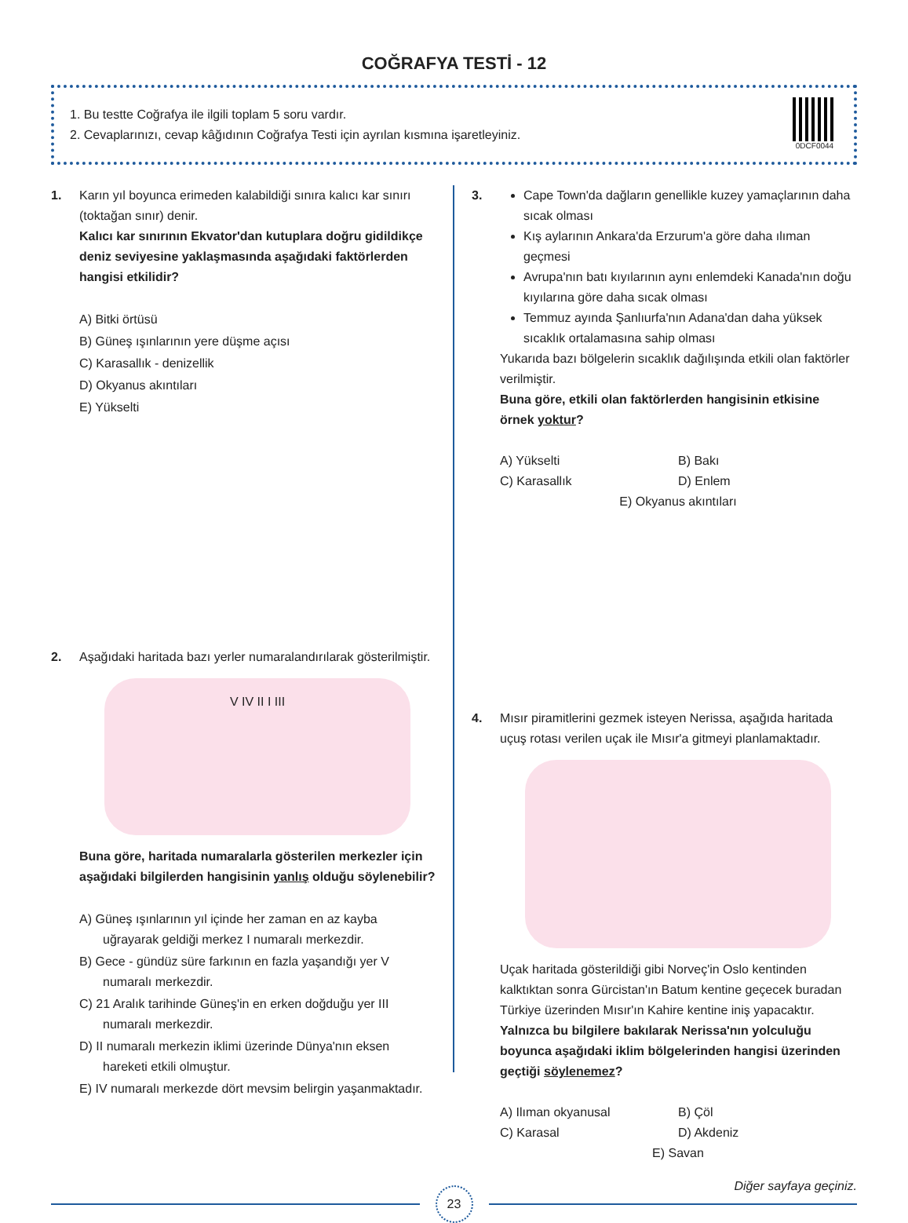COĞRAFYA TESTİ - 12
1. Bu testte Coğrafya ile ilgili toplam 5 soru vardır.
2. Cevaplarınızı, cevap kâğıdının Coğrafya Testi için ayrılan kısmına işaretleyiniz.
0DCF0044
1. Karın yıl boyunca erimeden kalabildiği sınıra kalıcı kar sınırı (toktağan sınır) denir.
Kalıcı kar sınırının Ekvator'dan kutuplara doğru gidildikçe deniz seviyesine yaklaşmasında aşağıdaki faktörlerden hangisi etkilidir?
A) Bitki örtüsü
B) Güneş ışınlarının yere düşme açısı
C) Karasallık - denizellik
D) Okyanus akıntıları
E) Yükselti
2. Aşağıdaki haritada bazı yerler numaralandırılarak gösterilmiştir.
V IV II I III
Buna göre, haritada numaralarla gösterilen merkezler için aşağıdaki bilgilerden hangisinin yanlış olduğu söylenebilir?
A) Güneş ışınlarının yıl içinde her zaman en az kayba uğrayarak geldiği merkez I numaralı merkezdir.
B) Gece - gündüz süre farkının en fazla yaşandığı yer V numaralı merkezdir.
C) 21 Aralık tarihinde Güneş'in en erken doğduğu yer III numaralı merkezdir.
D) II numaralı merkezin iklimi üzerinde Dünya'nın eksen hareketi etkili olmuştur.
E) IV numaralı merkezde dört mevsim belirgin yaşanmaktadır.
3. Cape Town'da dağların genellikle kuzey yamaçlarının daha sıcak olması
Kış aylarının Ankara'da Erzurum'a göre daha ılıman geçmesi
Avrupa'nın batı kıyılarının aynı enlemdeki Kanada'nın doğu kıyılarına göre daha sıcak olması
Temmuz ayında Şanlıurfa'nın Adana'dan daha yüksek sıcaklık ortalamasına sahip olması
Yukarıda bazı bölgelerin sıcaklık dağılışında etkili olan faktörler verilmiştir.
Buna göre, etkili olan faktörlerden hangisinin etkisine örnek yoktur?
A) Yükselti
B) Bakı
C) Karasallık
D) Enlem
E) Okyanus akıntıları
4. Mısır piramitlerini gezmek isteyen Nerissa, aşağıda haritada uçuş rotası verilen uçak ile Mısır'a gitmeyi planlamaktadır.
Uçak haritada gösterildiği gibi Norveç'in Oslo kentinden kalktıktan sonra Gürcistan'ın Batum kentine geçecek buradan Türkiye üzerinden Mısır'ın Kahire kentine iniş yapacaktır.
Yalnızca bu bilgilere bakılarak Nerissa'nın yolculuğu boyunca aşağıdaki iklim bölgelerinden hangisi üzerinden geçtiği söylenemez?
A) Ilıman okyanusal
B) Çöl
C) Karasal
D) Akdeniz
E) Savan
Diğer sayfaya geçiniz.
23